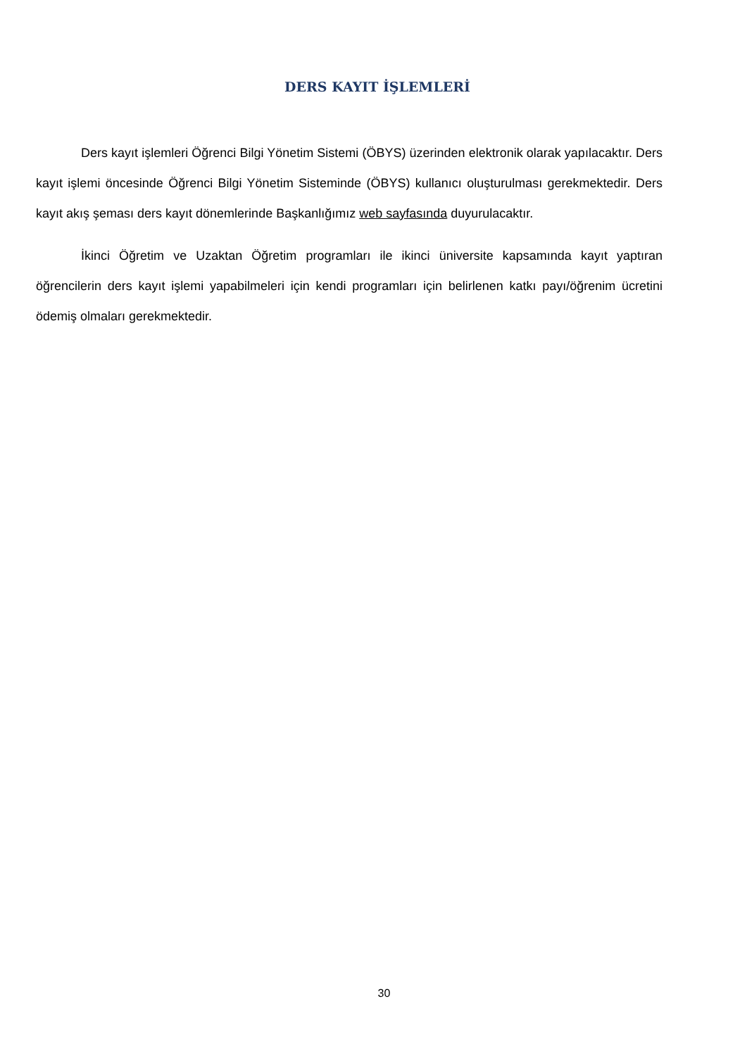DERS KAYIT İŞLEMLERİ
Ders kayıt işlemleri Öğrenci Bilgi Yönetim Sistemi (ÖBYS) üzerinden elektronik olarak yapılacaktır. Ders kayıt işlemi öncesinde Öğrenci Bilgi Yönetim Sisteminde (ÖBYS) kullanıcı oluşturulması gerekmektedir. Ders kayıt akış şeması ders kayıt dönemlerinde Başkanlığımız web sayfasında duyurulacaktır.
İkinci Öğretim ve Uzaktan Öğretim programları ile ikinci üniversite kapsamında kayıt yaptıran öğrencilerin ders kayıt işlemi yapabilmeleri için kendi programları için belirlenen katkı payı/öğrenim ücretini ödemiş olmaları gerekmektedir.
30